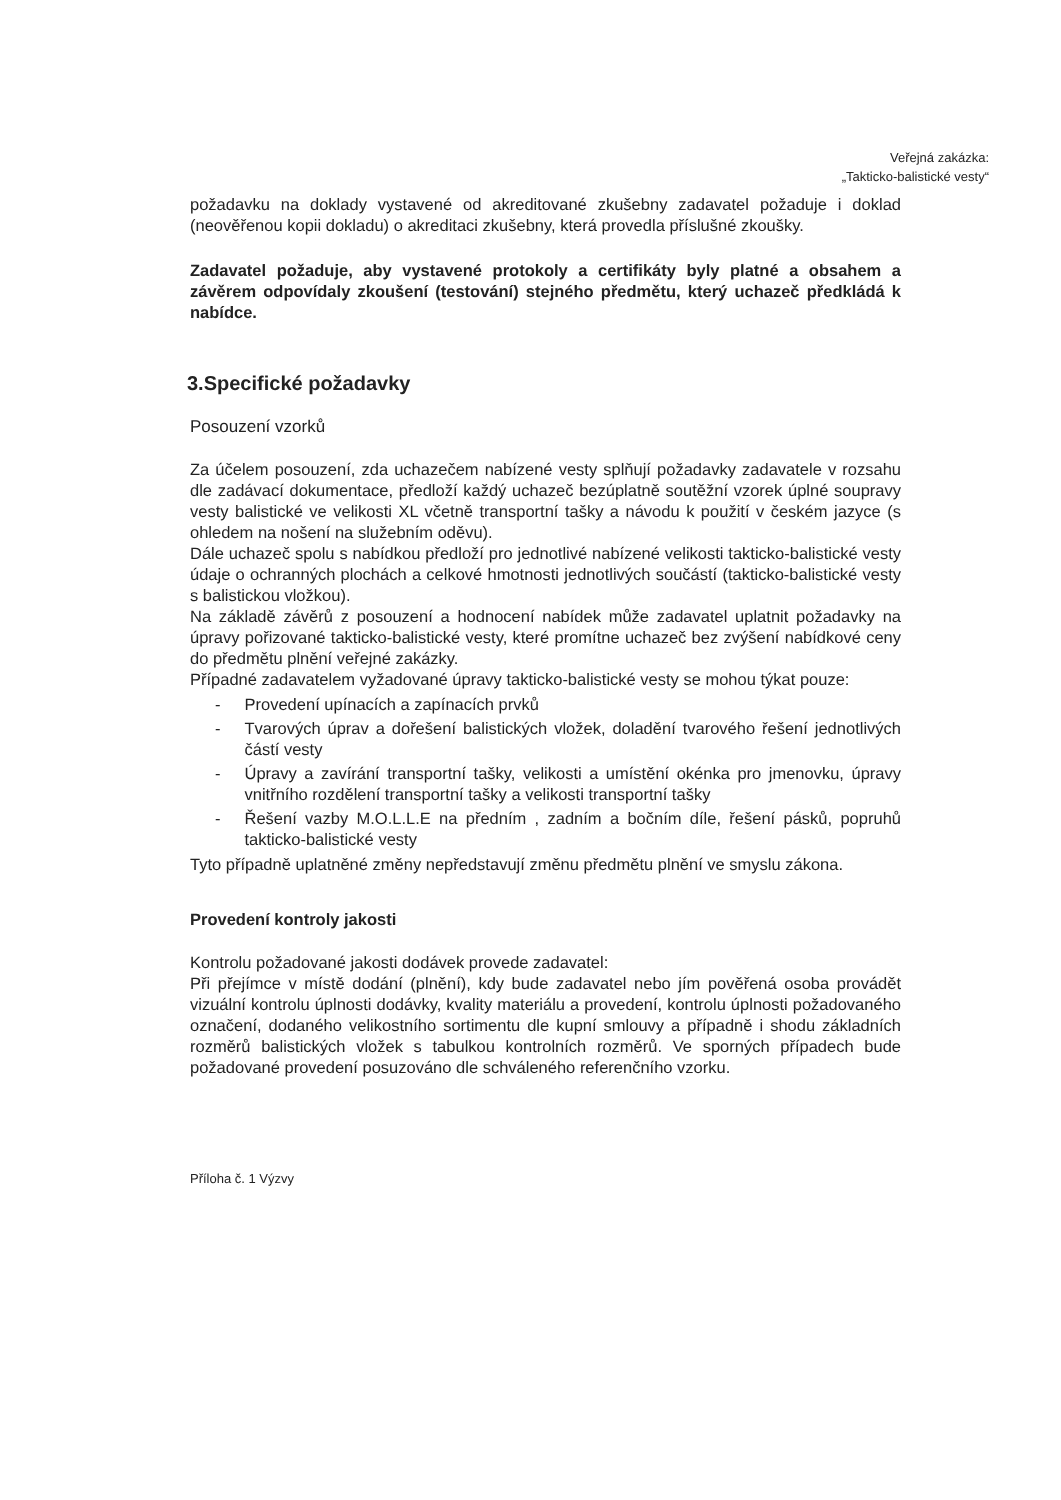Veřejná zakázka:
„Takticko-balistické vesty“
požadavku na doklady vystavené od akreditované zkušebny zadavatel požaduje i doklad (neověřenou kopii dokladu) o akreditaci zkušebny, která provedla příslušné zkoušky.
Zadavatel požaduje, aby vystavené protokoly a certifikáty byly platné a obsahem a závěrem odpovídaly zkoušení (testování) stejného předmětu, který uchazeč předkládá k nabídce.
3.Specifické požadavky
Posouzení vzorků
Za účelem posouzení, zda uchazečem nabízené vesty splňují požadavky zadavatele v rozsahu dle zadávací dokumentace, předloží každý uchazeč bezúplatně soutěžní vzorek úplné soupravy vesty balistické ve velikosti XL včetně transportní tašky a návodu k použití v českém jazyce (s ohledem na nošení na služebním oděvu).
Dále uchazeč spolu s nabídkou předloží pro jednotlivé nabízené velikosti takticko-balistické vesty údaje o ochranných plochách a celkové hmotnosti jednotlivých součástí (takticko-balistické vesty s balistickou vložkou).
Na základě závěrů z posouzení a hodnocení nabídek může zadavatel uplatnit požadavky na úpravy pořizované takticko-balistické vesty, které promítne uchazeč bez zvýšení nabídkové ceny do předmětu plnění veřejné zakázky.
Případné zadavatelem vyžadované úpravy takticko-balistické vesty se mohou týkat pouze:
- Provedení upínacích a zapínacích prvků
- Tvarových úprav a dořešení balistických vložek, doladění tvarového řešení jednotlivých částí vesty
- Úpravy a zavírání transportní tašky, velikosti a umístění okénka pro jmenovku, úpravy vnitřního rozdělení transportní tašky a velikosti transportní tašky
- Řešení vazby M.O.L.L.E na předním , zadním a bočním díle, řešení pásků, popruhů takticko-balistické vesty
Tyto případně uplatněné změny nepředstavují změnu předmětu plnění ve smyslu zákona.
Provedení kontroly jakosti
Kontrolu požadované jakosti dodávek provede zadavatel:
Při přejímce v místě dodání (plnění), kdy bude zadavatel nebo jím pověřená osoba provádět vizuální kontrolu úplnosti dodávky, kvality materiálu a provedení, kontrolu úplnosti požadovaného označení, dodaného velikostního sortimentu dle kupní smlouvy a případně i shodu základních rozměrů balistických vložek s tabulkou kontrolních rozměrů. Ve sporných případech bude požadované provedení posuzováno dle schváleného referenčního vzorku.
Příloha č. 1 Výzvy